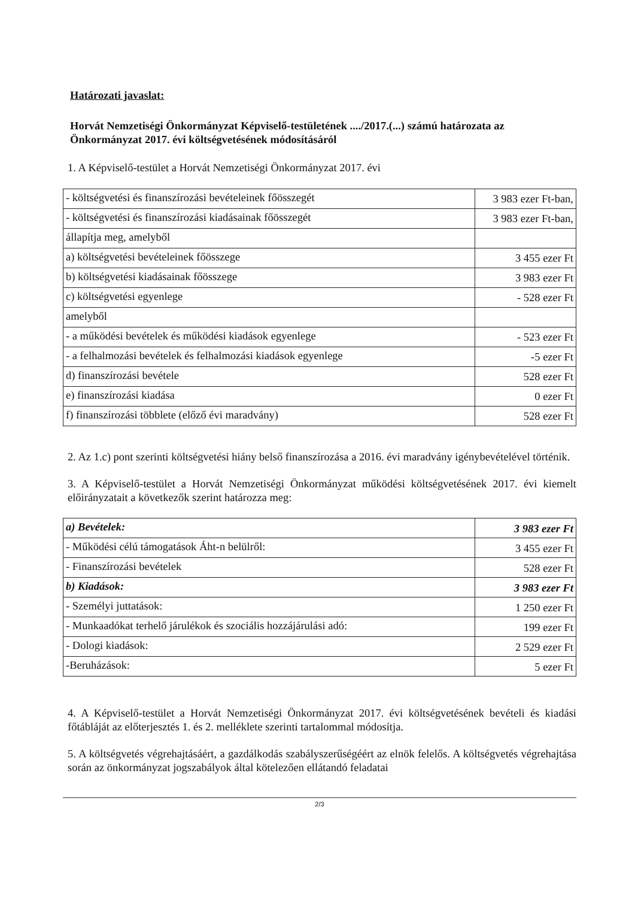Határozati javaslat:
Horvát Nemzetiségi Önkormányzat Képviselő-testületének ..../2017.(...) számú határozata az Önkormányzat 2017. évi költségvetésének módosításáról
1. A Képviselő-testület a Horvát Nemzetiségi Önkormányzat 2017. évi
| - költségvetési és finanszírozási bevételeinek főösszegét | 3 983 ezer Ft-ban, |
| - költségvetési és finanszírozási kiadásainak főösszegét | 3 983 ezer Ft-ban, |
| állapítja meg, amelyből | |
| a) költségvetési bevételeinek főösszege | 3 455 ezer Ft |
| b) költségvetési kiadásainak főösszege | 3 983 ezer Ft |
| c) költségvetési egyenlege | - 528 ezer Ft |
| amelyből | |
| - a működési bevételek és működési kiadások egyenlege | - 523 ezer Ft |
| - a felhalmozási bevételek és felhalmozási kiadások egyenlege | -5 ezer Ft |
| d) finanszírozási bevétele | 528 ezer Ft |
| e) finanszírozási kiadása | 0 ezer Ft |
| f) finanszírozási többlete (előző évi maradvány) | 528 ezer Ft |
2. Az 1.c) pont szerinti költségvetési hiány belső finanszírozása a 2016. évi maradvány igénybevételével történik.
3. A Képviselő-testület a Horvát Nemzetiségi Önkormányzat működési költségvetésének 2017. évi kiemelt előirányzatait a következők szerint határozza meg:
| a) Bevételek: | 3 983 ezer Ft |
| - Működési célú támogatások Áht-n belülről: | 3 455 ezer Ft |
| - Finanszírozási bevételek | 528 ezer Ft |
| b) Kiadások: | 3 983 ezer Ft |
| - Személyi juttatások: | 1 250 ezer Ft |
| - Munkaadókat terhelő járulékok és szociális hozzájárulási adó: | 199 ezer Ft |
| - Dologi kiadások: | 2 529 ezer Ft |
| -Beruházások: | 5 ezer Ft |
4. A Képviselő-testület a Horvát Nemzetiségi Önkormányzat 2017. évi költségvetésének bevételi és kiadási főtábláját az előterjesztés 1. és 2. melléklete szerinti tartalommal módosítja.
5. A költségvetés végrehajtásáért, a gazdálkodás szabályszerűségéért az elnök felelős. A költségvetés végrehajtása során az önkormányzat jogszabályok által kötelezően ellátandó feladatai
2/3